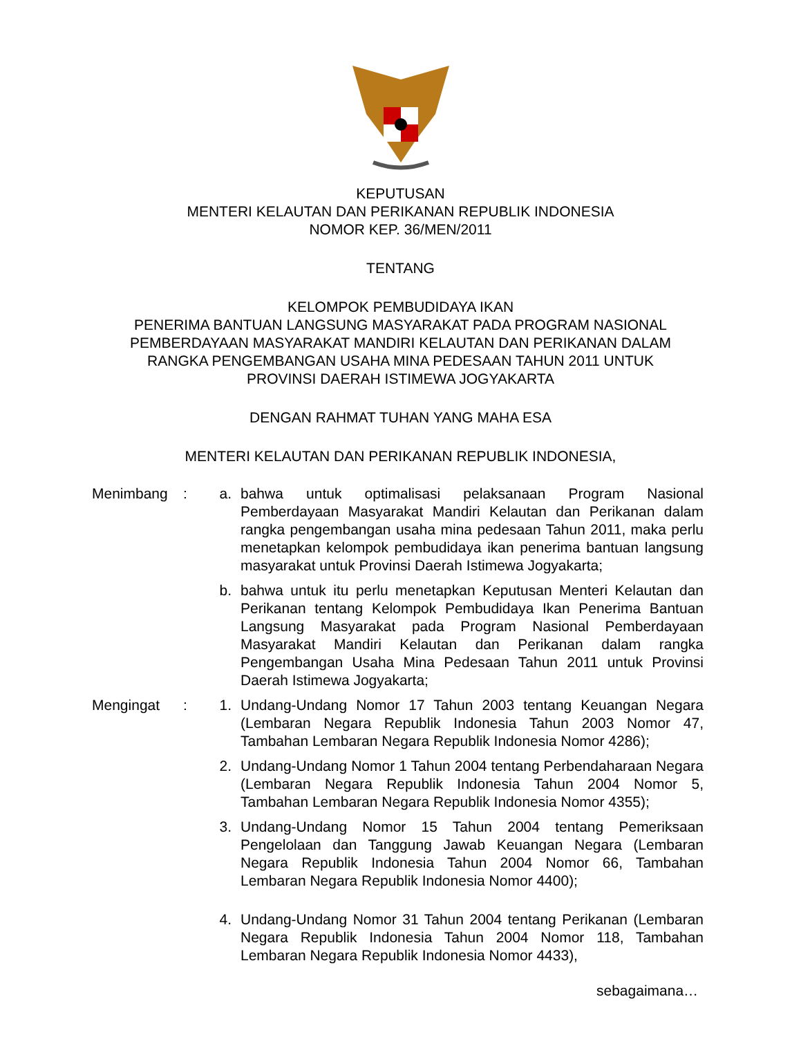KEPUTUSAN
MENTERI KELAUTAN DAN PERIKANAN REPUBLIK INDONESIA
NOMOR KEP. 36/MEN/2011
TENTANG
KELOMPOK PEMBUDIDAYA IKAN
PENERIMA BANTUAN LANGSUNG MASYARAKAT PADA PROGRAM NASIONAL
PEMBERDAYAAN MASYARAKAT MANDIRI KELAUTAN DAN PERIKANAN DALAM
RANGKA PENGEMBANGAN USAHA MINA PEDESAAN TAHUN 2011 UNTUK
PROVINSI DAERAH ISTIMEWA JOGYAKARTA
DENGAN RAHMAT TUHAN YANG MAHA ESA
MENTERI KELAUTAN DAN PERIKANAN REPUBLIK INDONESIA,
Menimbang : a. bahwa untuk optimalisasi pelaksanaan Program Nasional Pemberdayaan Masyarakat Mandiri Kelautan dan Perikanan dalam rangka pengembangan usaha mina pedesaan Tahun 2011, maka perlu menetapkan kelompok pembudidaya ikan penerima bantuan langsung masyarakat untuk Provinsi Daerah Istimewa Jogyakarta;
b. bahwa untuk itu perlu menetapkan Keputusan Menteri Kelautan dan Perikanan tentang Kelompok Pembudidaya Ikan Penerima Bantuan Langsung Masyarakat pada Program Nasional Pemberdayaan Masyarakat Mandiri Kelautan dan Perikanan dalam rangka Pengembangan Usaha Mina Pedesaan Tahun 2011 untuk Provinsi Daerah Istimewa Jogyakarta;
Mengingat : 1. Undang-Undang Nomor 17 Tahun 2003 tentang Keuangan Negara (Lembaran Negara Republik Indonesia Tahun 2003 Nomor 47, Tambahan Lembaran Negara Republik Indonesia Nomor 4286);
2. Undang-Undang Nomor 1 Tahun 2004 tentang Perbendaharaan Negara (Lembaran Negara Republik Indonesia Tahun 2004 Nomor 5, Tambahan Lembaran Negara Republik Indonesia Nomor 4355);
3. Undang-Undang Nomor 15 Tahun 2004 tentang Pemeriksaan Pengelolaan dan Tanggung Jawab Keuangan Negara (Lembaran Negara Republik Indonesia Tahun 2004 Nomor 66, Tambahan Lembaran Negara Republik Indonesia Nomor 4400);
4. Undang-Undang Nomor 31 Tahun 2004 tentang Perikanan (Lembaran Negara Republik Indonesia Tahun 2004 Nomor 118, Tambahan Lembaran Negara Republik Indonesia Nomor 4433),
sebagaimana…